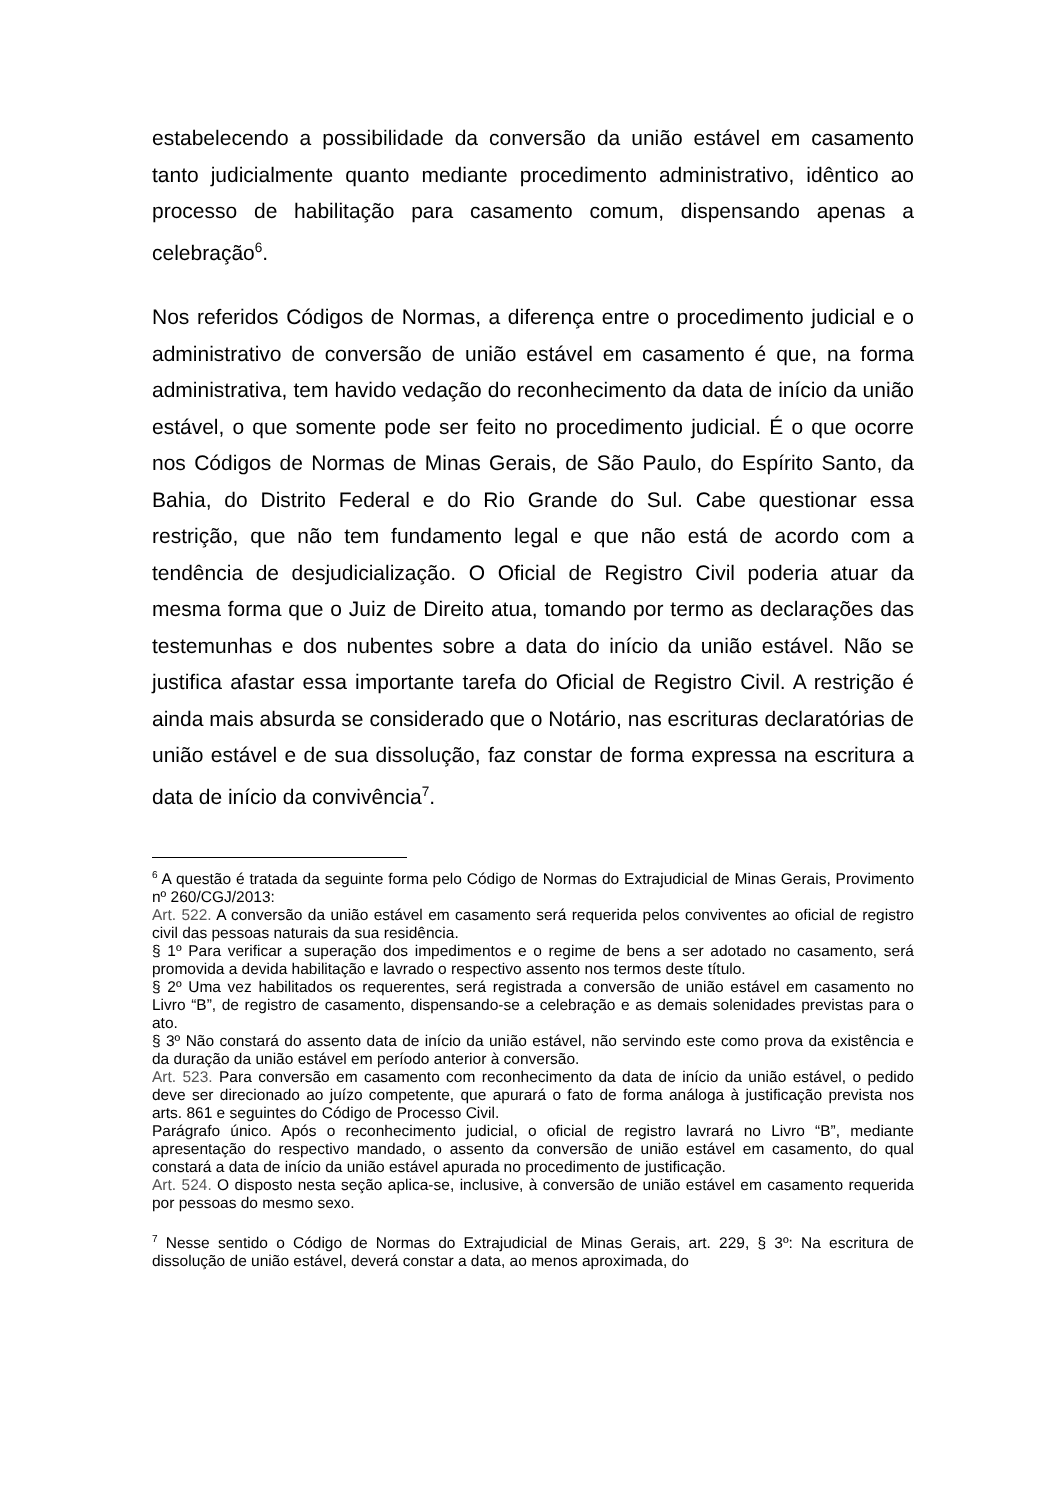estabelecendo a possibilidade da conversão da união estável em casamento tanto judicialmente quanto mediante procedimento administrativo, idêntico ao processo de habilitação para casamento comum, dispensando apenas a celebração<sup>6</sup>.
Nos referidos Códigos de Normas, a diferença entre o procedimento judicial e o administrativo de conversão de união estável em casamento é que, na forma administrativa, tem havido vedação do reconhecimento da data de início da união estável, o que somente pode ser feito no procedimento judicial. É o que ocorre nos Códigos de Normas de Minas Gerais, de São Paulo, do Espírito Santo, da Bahia, do Distrito Federal e do Rio Grande do Sul. Cabe questionar essa restrição, que não tem fundamento legal e que não está de acordo com a tendência de desjudicialização. O Oficial de Registro Civil poderia atuar da mesma forma que o Juiz de Direito atua, tomando por termo as declarações das testemunhas e dos nubentes sobre a data do início da união estável. Não se justifica afastar essa importante tarefa do Oficial de Registro Civil. A restrição é ainda mais absurda se considerado que o Notário, nas escrituras declaratórias de união estável e de sua dissolução, faz constar de forma expressa na escritura a data de início da convivência<sup>7</sup>.
<sup>6</sup> A questão é tratada da seguinte forma pelo Código de Normas do Extrajudicial de Minas Gerais, Provimento nº 260/CGJ/2013:
Art. 522. A conversão da união estável em casamento será requerida pelos conviventes ao oficial de registro civil das pessoas naturais da sua residência.
§ 1º Para verificar a superação dos impedimentos e o regime de bens a ser adotado no casamento, será promovida a devida habilitação e lavrado o respectivo assento nos termos deste título.
§ 2º Uma vez habilitados os requerentes, será registrada a conversão de união estável em casamento no Livro “B”, de registro de casamento, dispensando-se a celebração e as demais solenidades previstas para o ato.
§ 3º Não constará do assento data de início da união estável, não servindo este como prova da existência e da duração da união estável em período anterior à conversão.
Art. 523. Para conversão em casamento com reconhecimento da data de início da união estável, o pedido deve ser direcionado ao juízo competente, que apurará o fato de forma análoga à justificação prevista nos arts. 861 e seguintes do Código de Processo Civil.
Parágrafo único. Após o reconhecimento judicial, o oficial de registro lavrará no Livro “B”, mediante apresentação do respectivo mandado, o assento da conversão de união estável em casamento, do qual constará a data de início da união estável apurada no procedimento de justificação.
Art. 524. O disposto nesta seção aplica-se, inclusive, à conversão de união estável em casamento requerida por pessoas do mesmo sexo.
<sup>7</sup> Nesse sentido o Código de Normas do Extrajudicial de Minas Gerais, art. 229, § 3º: Na escritura de dissolução de união estável, deverá constar a data, ao menos aproximada, do